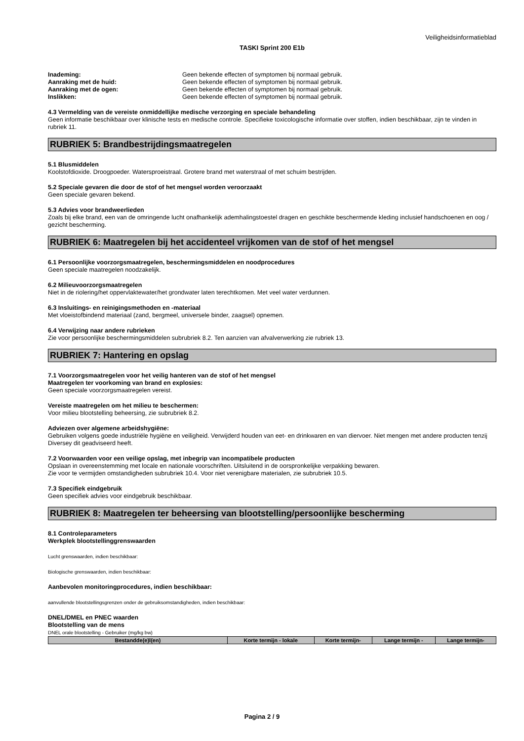Veiligheidsinformatieblad
TASKI Sprint 200 E1b
Inademing: Geen bekende effecten of symptomen bij normaal gebruik.
Aanraking met de huid: Geen bekende effecten of symptomen bij normaal gebruik.
Aanraking met de ogen: Geen bekende effecten of symptomen bij normaal gebruik.
Inslikken: Geen bekende effecten of symptomen bij normaal gebruik.
4.3 Vermelding van de vereiste onmiddellijke medische verzorging en speciale behandeling
Geen informatie beschikbaar over klinische tests en medische controle. Specifieke toxicologische informatie over stoffen, indien beschikbaar, zijn te vinden in rubriek 11.
RUBRIEK 5: Brandbestrijdingsmaatregelen
5.1 Blusmiddelen
Koolstofdioxide. Droogpoeder. Watersproeistraal. Grotere brand met waterstraal of met schuim bestrijden.
5.2 Speciale gevaren die door de stof of het mengsel worden veroorzaakt
Geen speciale gevaren bekend.
5.3 Advies voor brandweerlieden
Zoals bij elke brand, een van de omringende lucht onafhankelijk ademhalingstoestel dragen en geschikte beschermende kleding inclusief handschoenen en oog / gezicht bescherming.
RUBRIEK 6: Maatregelen bij het accidenteel vrijkomen van de stof of het mengsel
6.1 Persoonlijke voorzorgsmaatregelen, beschermingsmiddelen en noodprocedures
Geen speciale maatregelen noodzakelijk.
6.2 Milieuvoorzorgsmaatregelen
Niet in de riolering/het oppervlaktewater/het grondwater laten terechtkomen. Met veel water verdunnen.
6.3 Insluitings- en reinigingsmethoden en -materiaal
Met vloeistofbindend materiaal (zand, bergmeel, universele binder, zaagsel) opnemen.
6.4 Verwijzing naar andere rubrieken
Zie voor persoonlijke beschermingsmiddelen subrubriek 8.2. Ten aanzien van afvalverwerking zie rubriek 13.
RUBRIEK 7: Hantering en opslag
7.1 Voorzorgsmaatregelen voor het veilig hanteren van de stof of het mengsel
Maatregelen ter voorkoming van brand en explosies:
Geen speciale voorzorgsmaatregelen vereist.
Vereiste maatregelen om het milieu te beschermen:
Voor milieu blootstelling beheersing, zie subrubriek 8.2.
Adviezen over algemene arbeidshygiëne:
Gebruiken volgens goede industriële hygiëne en veiligheid. Verwijderd houden van eet- en drinkwaren en van diervoer. Niet mengen met andere producten tenzij Diversey dit geadviseerd heeft.
7.2 Voorwaarden voor een veilige opslag, met inbegrip van incompatibele producten
Opslaan in overeenstemming met locale en nationale voorschriften. Uitsluitend in de oorspronkelijke verpakking bewaren.
Zie voor te vermijden omstandigheden subrubriek 10.4. Voor niet verenigbare materialen, zie subrubriek 10.5.
7.3 Specifiek eindgebruik
Geen specifiek advies voor eindgebruik beschikbaar.
RUBRIEK 8: Maatregelen ter beheersing van blootstelling/persoonlijke bescherming
8.1 Controleparameters
Werkplek blootstellinggrenswaarden
Lucht grenswaarden, indien beschikbaar:
Biologische grenswaarden, indien beschikbaar:
Aanbevolen monitoringprocedures, indien beschikbaar:
aanvullende blootstellingsgrenzen onder de gebruiksomstandigheden, indien beschikbaar:
DNEL/DMEL en PNEC waarden
Blootstelling van de mens
DNEL orale blootstelling - Gebruiker (mg/kg bw)
| Bestandde(e)l(en) | Korte termijn - lokale | Korte termijn- | Lange termijn - | Lange termijn- |
| --- | --- | --- | --- | --- |
Pagina 2 / 9